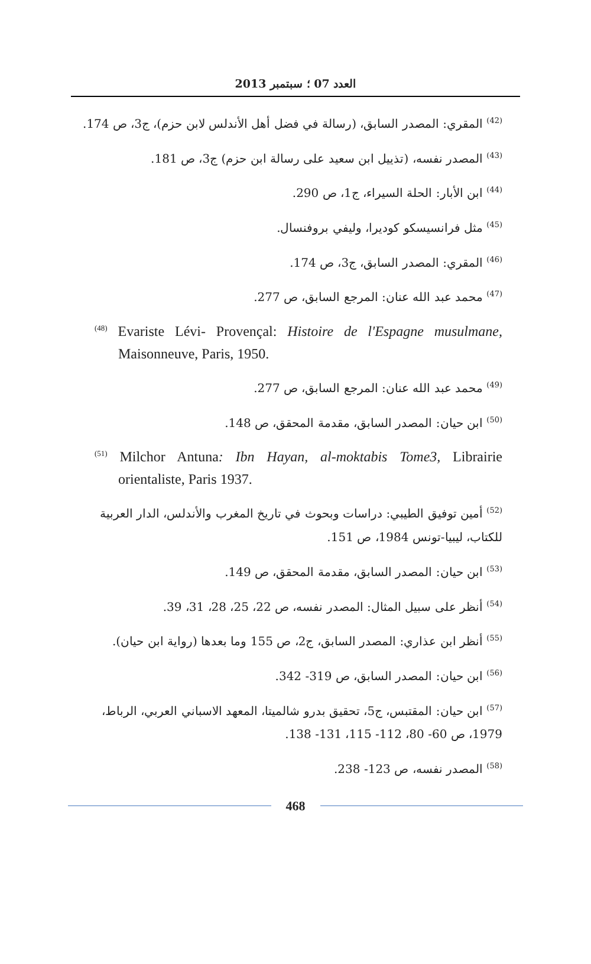العدد 07 ؛ سبتمبر 2013
<sup>(42)</sup> المقري: المصدر السابق، (رسالة في فضل أهل الأندلس لابن حزم)، ج3، ص 174.
<sup>(43)</sup> المصدر نفسه، (تذييل ابن سعيد على رسالة ابن حزم) ج3، ص 181.
<sup>(44)</sup> ابن الأبار: الحلة السيراء، ج1، ص 290.
<sup>(45)</sup> مثل فرانسيسكو كوديرا، وليفي بروفنسال.
<sup>(46)</sup> المقري: المصدر السابق، ج3، ص 174.
<sup>(47)</sup> محمد عبد الله عنان: المرجع السابق، ص 277.
<sup>(48)</sup> Evariste Lévi- Provençal: Histoire de l'Espagne musulmane, Maisonneuve, Paris, 1950.
<sup>(49)</sup> محمد عبد الله عنان: المرجع السابق، ص 277.
<sup>(50)</sup> ابن حيان: المصدر السابق، مقدمة المحقق، ص 148.
<sup>(51)</sup> Milchor Antuna: Ibn Hayan, al-moktabis Tome3, Librairie orientaliste, Paris 1937.
<sup>(52)</sup> أمين توفيق الطيبي: دراسات وبحوث في تاريخ المغرب والأندلس، الدار العربية للكتاب، ليبيا-تونس 1984، ص 151.
<sup>(53)</sup> ابن حيان: المصدر السابق، مقدمة المحقق، ص 149.
<sup>(54)</sup> أنظر على سبيل المثال: المصدر نفسه، ص 22، 25، 28، 31، 39.
<sup>(55)</sup> أنظر ابن عذاري: المصدر السابق، ج2، ص 155 وما بعدها (رواية ابن حيان).
<sup>(56)</sup> ابن حيان: المصدر السابق، ص 319- 342.
<sup>(57)</sup> ابن حيان: المقتبس، ج5، تحقيق بدرو شالميتا، المعهد الاسباني العربي، الرباط، 1979، ص 60- 80، 112- 115، 131- 138.
<sup>(58)</sup> المصدر نفسه، ص 123- 238.
468